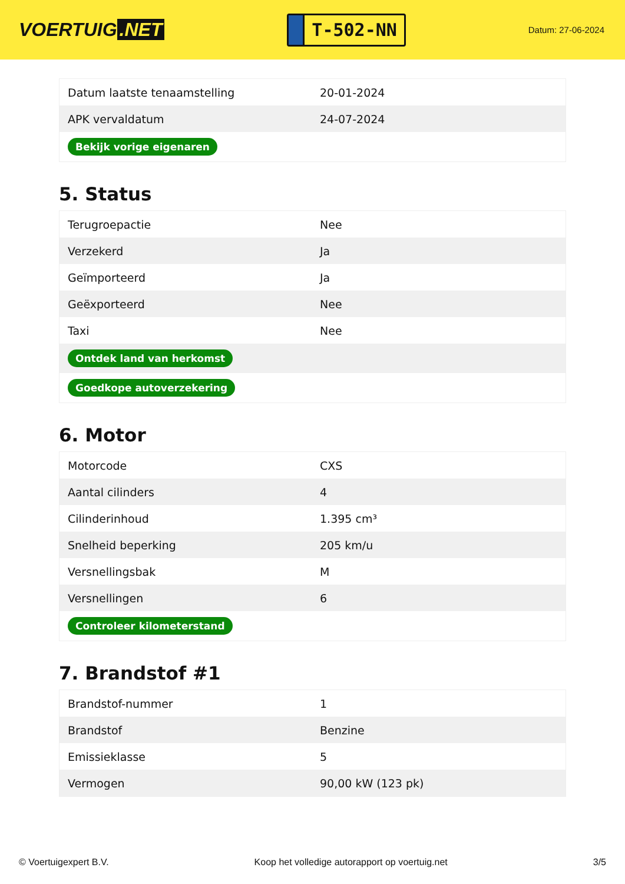VOERTUIG.NET
T-502-NN
Datum: 27-06-2024
| Datum laatste tenaamstelling | 20-01-2024 |
| APK vervaldatum | 24-07-2024 |
| Bekijk vorige eigenaren | |
5. Status
| Terugroepactie | Nee |
| Verzekerd | Ja |
| Geïmporteerd | Ja |
| Geëxporteerd | Nee |
| Taxi | Nee |
| Ontdek land van herkomst | |
| Goedkope autoverzekering | |
6. Motor
| Motorcode | CXS |
| Aantal cilinders | 4 |
| Cilinderinhoud | 1.395 cm³ |
| Snelheid beperking | 205 km/u |
| Versnellingsbak | M |
| Versnellingen | 6 |
| Controleer kilometerstand | |
7. Brandstof #1
| Brandstof-nummer | 1 |
| Brandstof | Benzine |
| Emissieklasse | 5 |
| Vermogen | 90,00 kW (123 pk) |
© Voertuigexpert B.V. Koop het volledige autorapport op voertuig.net 3/5